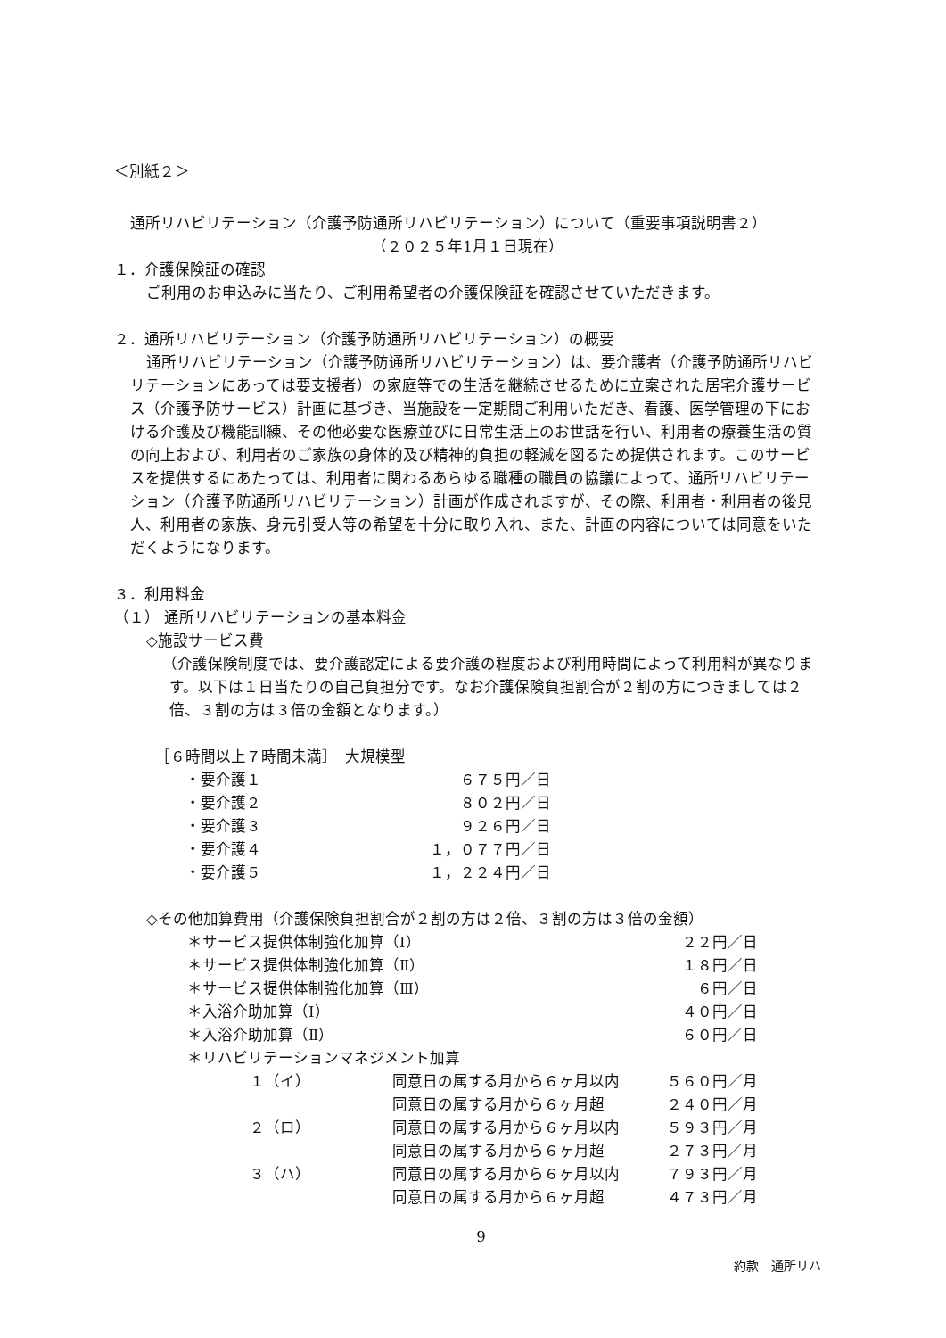＜別紙２＞
通所リハビリテーション（介護予防通所リハビリテーション）について（重要事項説明書２）
（２０２５年1月１日現在）
１．介護保険証の確認
ご利用のお申込みに当たり、ご利用希望者の介護保険証を確認させていただきます。
２．通所リハビリテーション（介護予防通所リハビリテーション）の概要
通所リハビリテーション（介護予防通所リハビリテーション）は、要介護者（介護予防通所リハビリテーションにあっては要支援者）の家庭等での生活を継続させるために立案された居宅介護サービス（介護予防サービス）計画に基づき、当施設を一定期間ご利用いただき、看護、医学管理の下における介護及び機能訓練、その他必要な医療並びに日常生活上のお世話を行い、利用者の療養生活の質の向上および、利用者のご家族の身体的及び精神的負担の軽減を図るため提供されます。このサービスを提供するにあたっては、利用者に関わるあらゆる職種の職員の協議によって、通所リハビリテーション（介護予防通所リハビリテーション）計画が作成されますが、その際、利用者・利用者の後見人、利用者の家族、身元引受人等の希望を十分に取り入れ、また、計画の内容については同意をいただくようになります。
３．利用料金
（１） 通所リハビリテーションの基本料金
◇施設サービス費
（介護保険制度では、要介護認定による要介護の程度および利用時間によって利用料が異なります。以下は１日当たりの自己負担分です。なお介護保険負担割合が２割の方につきましては２倍、３割の方は３倍の金額となります。）
［６時間以上７時間未満］　大規模型
| ・要介護１ | ６７５円／日 |
| ・要介護２ | ８０２円／日 |
| ・要介護３ | ９２６円／日 |
| ・要介護４ | １，０７７円／日 |
| ・要介護５ | １，２２４円／日 |
◇その他加算費用（介護保険負担割合が２割の方は２倍、３割の方は３倍の金額）
| ＊サービス提供体制強化加算（Ⅰ） | | ２２円／日 |
| ＊サービス提供体制強化加算（Ⅱ） | | １８円／日 |
| ＊サービス提供体制強化加算（Ⅲ） | | ６円／日 |
| ＊入浴介助加算（Ⅰ） | | ４０円／日 |
| ＊入浴介助加算（Ⅱ） | | ６０円／日 |
| ＊リハビリテーションマネジメント加算 | | |
| １（イ） | 同意日の属する月から６ヶ月以内 | ５６０円／月 |
| | 同意日の属する月から６ヶ月超 | ２４０円／月 |
| ２（ロ） | 同意日の属する月から６ヶ月以内 | ５９３円／月 |
| | 同意日の属する月から６ヶ月超 | ２７３円／月 |
| ３（ハ） | 同意日の属する月から６ヶ月以内 | ７９３円／月 |
| | 同意日の属する月から６ヶ月超 | ４７３円／月 |
9
約款　通所リハ